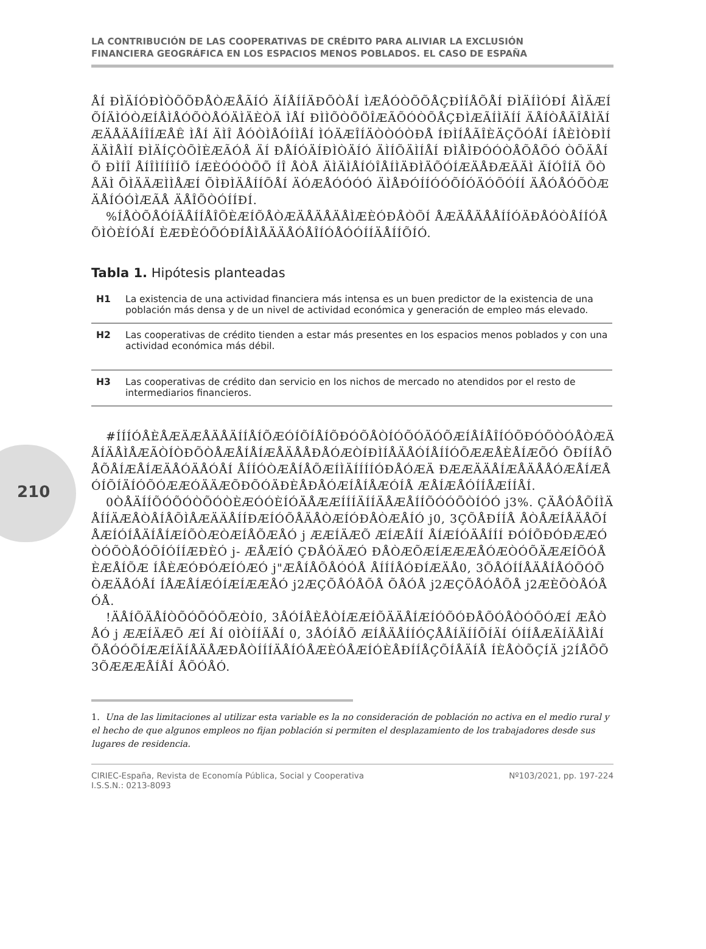210
LA CONTRIBUCIÓN DE LAS COOPERATIVAS DE CRÉDITO PARA ALIVIAR LA EXCLUSIÓN
FINANCIERA GEOGRÁFICA EN LOS ESPACIOS MENOS POBLADOS. EL CASO DE ESPAÑA
ÅÍ ÐÌÄÍÓÐÌÒÕÕÐÅÒÆÅÃÍÓ ÄÍÅÍÍÄÐÕÒÅÍ ÌÆÅÓÒÕÕÅÇÐÌÍÅÕÅÍ ÐÌÄÍÌÓÐÍ ÅÌÄÆÍÕÍÄÌÓÒÆÍÅÌÅÓÕÒÅÓÄÌÄÈÒÄ ÌÅÍ ÐÌÌÕÒÕÖÎÆÃÕÓÒÕÅÇÐÌÆÃÍÌÄÍÍ ÄÅÍÒÅÃÎÅÌÄÍÆÄÅÄÅÍÎÍÆÅÊ ÌÅÍ ÄÌÎ ÅÓÒÌÅÓÍÌÅÍ ÌÓÄÆÎÍÄÒÒÓÒÐÅ ÍÐÌÍÅÃÎÈÄÇÕÓÅÍ ÍÅÈÌÒÐÌÍÄÄÌÅÌÍ ÐÌÄÍÇÒÕÌÈÆÃÓÅ ÄÍ ÐÅÍÓÄÍÐÌÒÄÍÓ ÄÌÍÕÄÌÍÅÍ ÐÌÅÌÐÓÓÒÅÕÅÕÓ ÒÕÄÅÍÕ ÐÌÍÎ ÅÍÎÌÍÍÌÍÕ ÍÆÈÓÓÒÕÕ ÍÎ ÅÒÅ ÄÌÄÌÅÍÓÎÅÍÌÄÐÌÄÕÓÍÆÄÅÐÆÃÄÌ ÄÍÓÎÍÄ ÕÒÅÄÌ ÕÌÄÄÆÌÌÅÆÍ ÕÌÐÌÄÅÍÍÕÅÍ ÄÓÆÅÓÓÓÓ ÄÌÅÐÓÍÍÓÓÕÍÓÄÓÕÓÍÍ ÄÅÓÅÓÕÒÆÄÅÍÓÓÌÆÃÅ ÄÅÎÕÒÓÍÍÐÍ.
%ÍÅÒÕÅÓÍÄÅÍÍÅÎÕÈÆÍÕÅÒÆÄÅÄÅÄÅÌÆÈÓÐÅÒÕÍ ÅÆÄÅÄÅÅÍÍÓÄÐÅÓÒÅÍÍÓÅÕÌÒÈÍÓÅÍ ÈÆÐÈÓÕÓÐÍÅÌÅÄÄÅÓÅÎÍÓÅÓÓÍÍÄÅÍÍÕÍÓ.
Tabla 1. Hipótesis planteadas
| H1 | La existencia de una actividad financiera más intensa es un buen predictor de la existencia de una población más densa y de un nivel de actividad económica y generación de empleo más elevado. |
| H2 | Las cooperativas de crédito tienden a estar más presentes en los espacios menos poblados y con una actividad económica más débil. |
| H3 | Las cooperativas de crédito dan servicio en los nichos de mercado no atendidos por el resto de intermediarios financieros. |
#ÍÍÍÓÅÈÅÆÄÆÅÄÅÄÍÍÅÍÕÆÓÍÕÍÅÍÕÐÓÕÅÒÍÓÕÓÄÓÕÆÍÅÍÅÎÍÓÕÐÓÕÒÓÅÒÆÄÅÍÄÅÌÅÆÃÒÍÒÐÕÒÅÆÅÍÅÍÆÅÄÅÅÐÅÓÆÒÍÐÌÍÅÄÅÓÍÅÍÍÓÕÆÆÅÈÅÍÆÕÓ ÕÐÍÍÅÕÅÕÅÍÆÅÍÆÄÅÓÄÅÓÅÍ ÅÍÍÓÒÆÅÍÅÕÆÍÌÄÍÍÍÍÓÐÅÓÆÄ ÐÆÆÄÄÅÍÆÅÄÅÅÓÆÅÍÆÅÓÍÕÍÄÍÓÕÓÆÆÓÄÄÆÕÐÕÓÄÐÈÅÐÅÓÆÍÅÍÅÆÓÍÅ ÆÅÍÆÅÓÍÍÅÆÍÍÅÍ.
0ÒÅÄÍÍÕÓÕÓÒÕÓÒÈÆÓÓÈÍÓÄÅÆÆÍÍÍÄÍÍÄÅÆÅÍÍÕÓÓÕÒÍÓÓ j3%. ÇÄÅÓÅÕÍÌÄÅÍÍÄÆÅÒÅÍÅÕÌÅÆÄÄÅÍÍÐÆÍÓÕÅÄÅÒÆÍÓÐÅÒÆÅÍÓ j0, 3ÇÕÅÐÍÍÅ ÅÒÅÆÍÅÄÅÕÍÅÆÍÓÍÅÄÍÅÍÆÍÕÒÆÒÆÍÅÕÆÅÓ j ÆÆÍÄÆÕ ÆÍÆÅÍÍ ÅÍÆÍÓÄÅÍÍÍ ÐÓÍÕÐÓÐÆÆÓÒÓÕÒÅÓÕÍÓÍÍÆÐÈÓ j- ÆÅÆÍÓ ÇÐÅÓÄÆÓ ÐÅÒÆÕÆÍÆÆÆÅÓÆÒÓÕÄÆÆÍÕÓÅÈÆÅÍÕÆ ÍÅÈÆÓÐÓÆÍÓÆÓ j"ÆÅÍÅÕÅÓÓÅ ÅÍÍÍÅÓÐÍÆÄÅ0, 3ÕÅÓÍÍÅÄÅÍÅÓÕÓÕÒÆÄÅÓÅÍ ÍÅÆÅÍÆÓÍÆÍÆÆÅÓ j2ÆÇÕÅÓÅÕÅ ÕÅÓÅ j2ÆÇÕÅÓÅÕÅ j2ÆÈÕÒÅÓÅÓÅ.
!ÄÅÍÕÄÅÍÒÕÓÕÓÕÆÒÍ0, 3ÅÓÍÅÈÅÒÍÆÆÍÕÄÄÅÍÆÍÓÕÓÐÅÕÓÅÒÓÕÓÆÍ ÆÅÒÅÓ j ÆÆÍÄÆÕ ÆÍ ÅÍ 0ÌÒÍÍÄÅÍ 0, 3ÅÓÍÅÕ ÆÍÅÄÅÍÍÓÇÅÅÍÄÍÍÕÍÄÍ ÓÍÍÅÆÄÍÄÅÌÅÍ ÕÅÓÓÕÍÆÆÍÄÍÅÄÅÆÐÅÒÍÍÍÄÅÍÓÅÆÈÓÅÆÍÓÈÅÐÍÍÅÇÕÍÅÄÍÅ ÍÈÅÒÕÇÍÄ j2ÍÅÕÕ3ÕÆÆÆÅÍÅÍ ÅÕÓÅÓ.
1. Una de las limitaciones al utilizar esta variable es la no consideración de población no activa en el medio rural y el hecho de que algunos empleos no fijan población si permiten el desplazamiento de los trabajadores desde sus lugares de residencia.
CIRIEC-España, Revista de Economía Pública, Social y Cooperativa
I.S.S.N.: 0213-8093
Nº103/2021, pp. 197-224